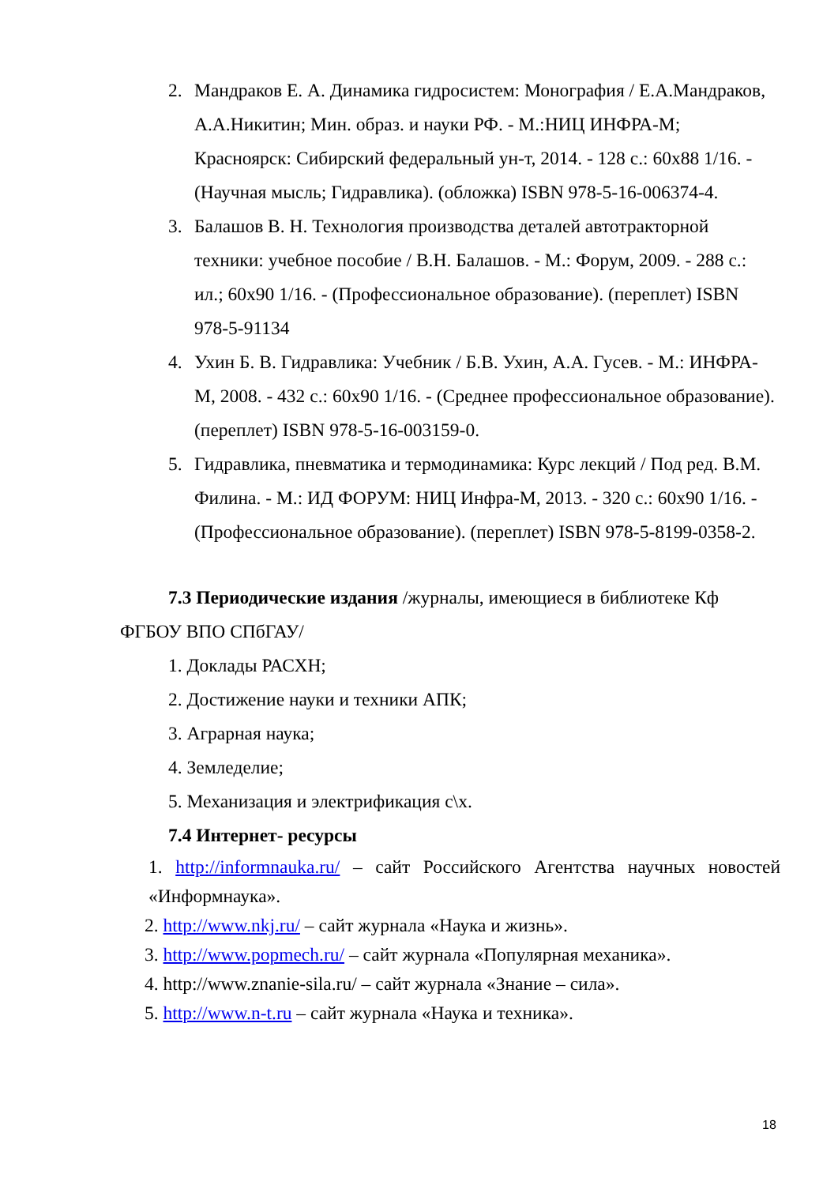2. Мандраков Е. А. Динамика гидросистем: Монография / Е.А.Мандраков, А.А.Никитин; Мин. образ. и науки РФ. - М.:НИЦ ИНФРА-М; Красноярск: Сибирский федеральный ун-т, 2014. - 128 с.: 60x88 1/16. - (Научная мысль; Гидравлика). (обложка) ISBN 978-5-16-006374-4.
3. Балашов В. Н. Технология производства деталей автотракторной техники: учебное пособие / В.Н. Балашов. - М.: Форум, 2009. - 288 с.: ил.; 60x90 1/16. - (Профессиональное образование). (переплет) ISBN 978-5-91134
4. Ухин Б. В. Гидравлика: Учебник / Б.В. Ухин, А.А. Гусев. - М.: ИНФРА-М, 2008. - 432 с.: 60x90 1/16. - (Среднее профессиональное образование). (переплет) ISBN 978-5-16-003159-0.
5. Гидравлика, пневматика и термодинамика: Курс лекций / Под ред. В.М. Филина. - М.: ИД ФОРУМ: НИЦ Инфра-М, 2013. - 320 с.: 60x90 1/16. - (Профессиональное образование). (переплет) ISBN 978-5-8199-0358-2.
7.3 Периодические издания /журналы, имеющиеся в библиотеке Кф ФГБОУ ВПО СПбГАУ/
1. Доклады РАСХН;
2. Достижение науки и техники АПК;
3. Аграрная наука;
4. Земледелие;
5. Механизация и электрификация с\х.
7.4 Интернет- ресурсы
1. http://informnauka.ru/ – сайт Российского Агентства научных новостей «Информнаука».
2. http://www.nkj.ru/ – сайт журнала «Наука и жизнь».
3. http://www.popmech.ru/ – сайт журнала «Популярная механика».
4. http://www.znanie-sila.ru/ – сайт журнала «Знание – сила».
5. http://www.n-t.ru – сайт журнала «Наука и техника».
18